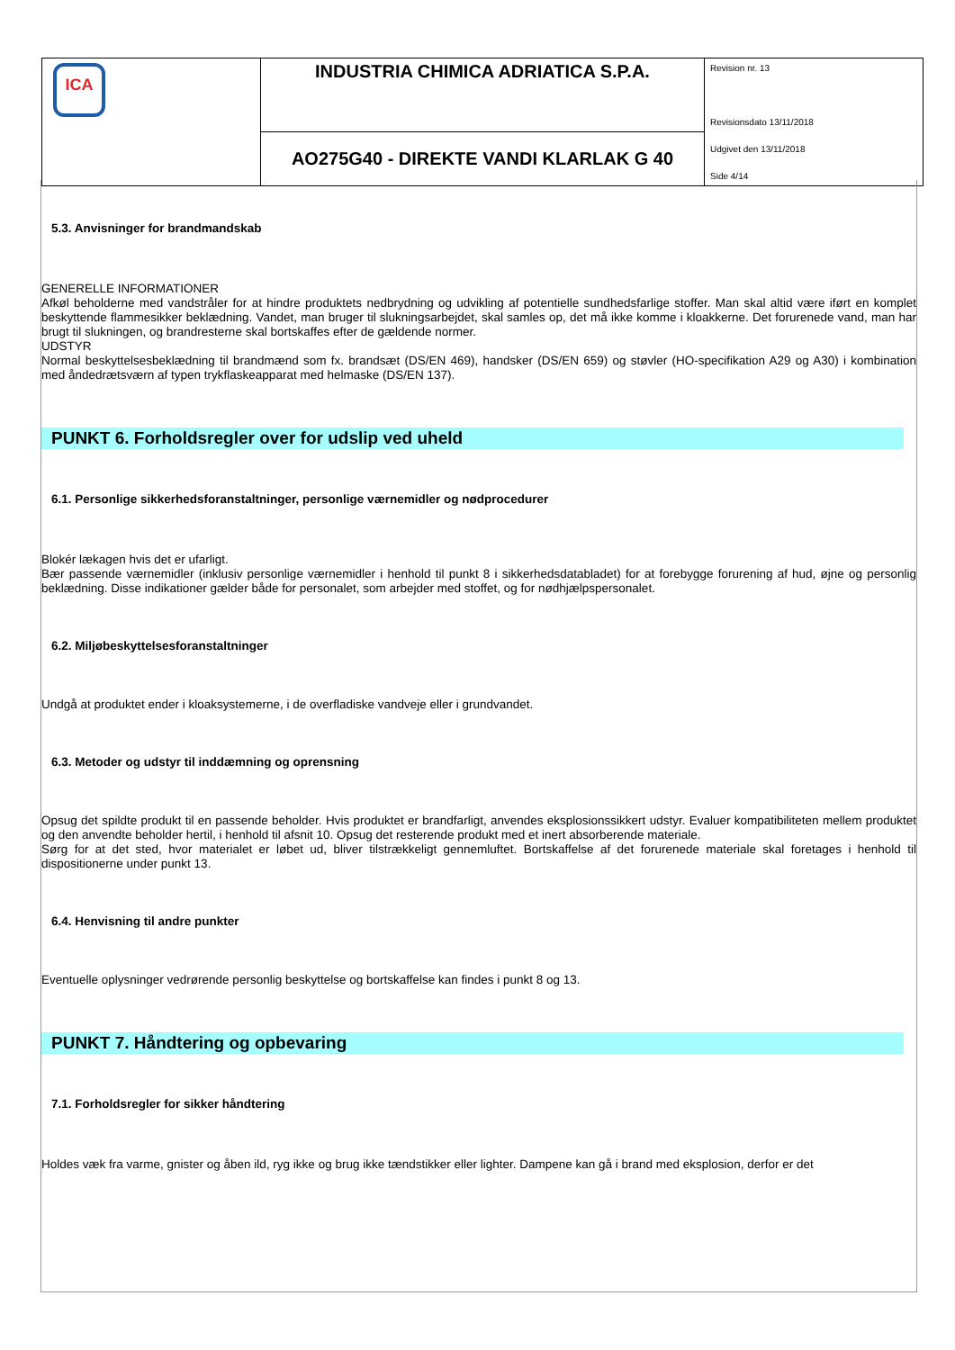| ICA | INDUSTRIA CHIMICA ADRIATICA S.P.A. | Revision nr. 13 Revisionsdato 13/11/2018 Udgivet den 13/11/2018 Side 4/14 |
| | AO275G40 - DIREKTE VANDI KLARLAK G 40 | |
5.3. Anvisninger for brandmandskab
GENERELLE INFORMATIONER
Afkøl beholderne med vandstråler for at hindre produktets nedbrydning og udvikling af potentielle sundhedsfarlige stoffer. Man skal altid være iført en komplet beskyttende flammesikker beklædning. Vandet, man bruger til slukningsarbejdet, skal samles op, det må ikke komme i kloakkerne. Det forurenede vand, man har brugt til slukningen, og brandresterne skal bortskaffes efter de gældende normer.
UDSTYR
Normal beskyttelsesbeklædning til brandmænd som fx. brandsæt (DS/EN 469), handsker (DS/EN 659) og støvler (HO-specifikation A29 og A30) i kombination med åndedrætsværn af typen trykflaskeapparat med helmaske (DS/EN 137).
PUNKT 6. Forholdsregler over for udslip ved uheld
6.1. Personlige sikkerhedsforanstaltninger, personlige værnemidler og nødprocedurer
Blokér lækagen hvis det er ufarligt.
Bær passende værnemidler (inklusiv personlige værnemidler i henhold til punkt 8 i sikkerhedsdatabladet) for at forebygge forurening af hud, øjne og personlig beklædning. Disse indikationer gælder både for personalet, som arbejder med stoffet, og for nødhjælpspersonalet.
6.2. Miljøbeskyttelsesforanstaltninger
Undgå at produktet ender i kloaksystemerne, i de overfladiske vandveje eller i grundvandet.
6.3. Metoder og udstyr til inddæmning og oprensning
Opsug det spildte produkt til en passende beholder. Hvis produktet er brandfarligt, anvendes eksplosionssikkert udstyr. Evaluer kompatibiliteten mellem produktet og den anvendte beholder hertil, i henhold til afsnit 10. Opsug det resterende produkt med et inert absorberende materiale.
Sørg for at det sted, hvor materialet er løbet ud, bliver tilstrækkeligt gennemluftet. Bortskaffelse af det forurenede materiale skal foretages i henhold til dispositionerne under punkt 13.
6.4. Henvisning til andre punkter
Eventuelle oplysninger vedrørende personlig beskyttelse og bortskaffelse kan findes i punkt 8 og 13.
PUNKT 7. Håndtering og opbevaring
7.1. Forholdsregler for sikker håndtering
Holdes væk fra varme, gnister og åben ild, ryg ikke og brug ikke tændstikker eller lighter. Dampene kan gå i brand med eksplosion, derfor er det